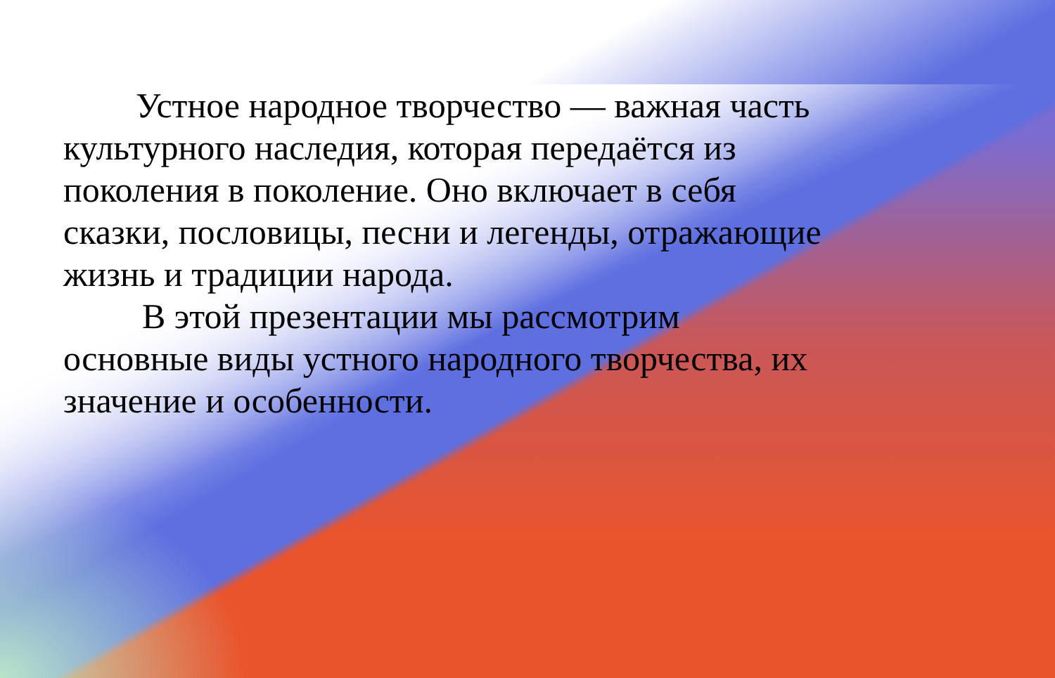Устное народное творчество — важная часть культурного наследия, которая передаётся из поколения в поколение. Оно включает в себя сказки, пословицы, песни и легенды, отражающие жизнь и традиции народа.
В этой презентации мы рассмотрим
основные виды устного народного творчества, их значение и особенности.